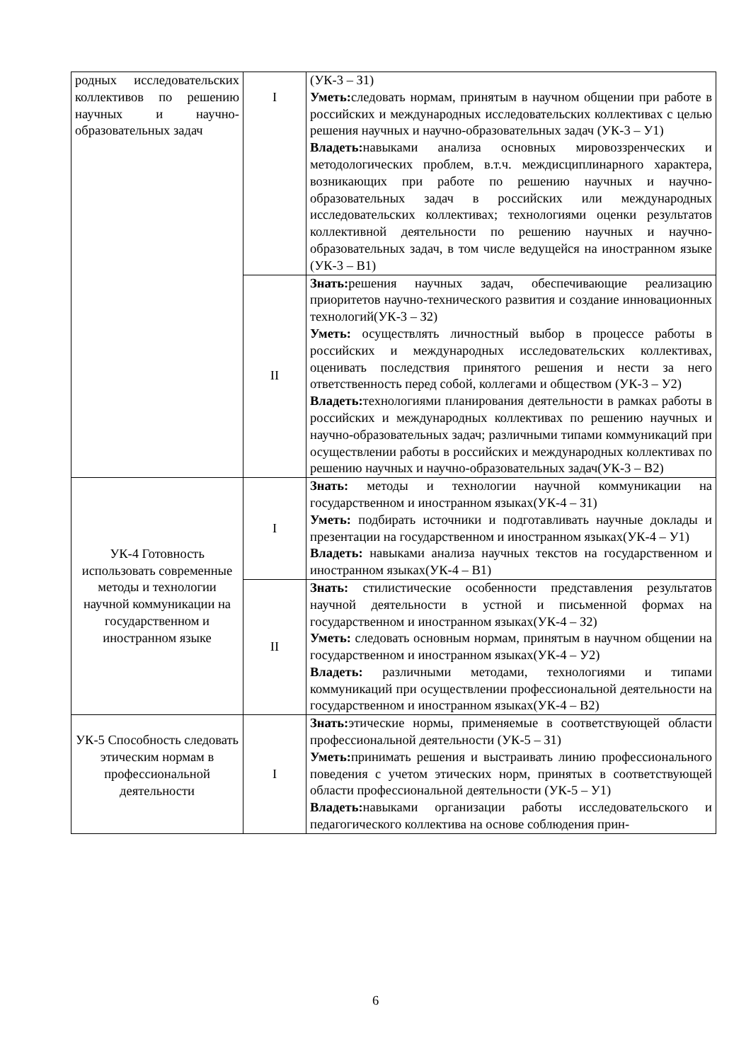| родных исследовательских коллективов по решению научных и научно-образовательных задач | I | (УК-3 – З1) Уметь: следовать нормам, принятым в научном общении при работе в российских и международных исследовательских коллективах с целью решения научных и научно-образовательных задач (УК-3 – У1) Владеть: навыками анализа основных мировоззренческих и методологических проблем, в.т.ч. междисциплинарного характера, возникающих при работе по решению научных и научно-образовательных задач в российских или международных исследовательских коллективах; технологиями оценки результатов коллективной деятельности по решению научных и научно-образовательных задач, в том числе ведущейся на иностранном языке (УК-3 – В1) |
| | II | Знать: решения научных задач, обеспечивающие реализацию приоритетов научно-технического развития и создание инновационных технологий(УК-3 – З2) Уметь: осуществлять личностный выбор в процессе работы в российских и международных исследовательских коллективах, оценивать последствия принятого решения и нести за него ответственность перед собой, коллегами и обществом (УК-3 – У2) Владеть: технологиями планирования деятельности в рамках работы в российских и международных коллективах по решению научных и научно-образовательных задач; различными типами коммуникаций при осуществлении работы в российских и международных коллективах по решению научных и научно-образовательных задач(УК-3 – В2) |
| УК-4 Готовность использовать современные методы и технологии научной коммуникации на государственном и иностранном языке | I | Знать: методы и технологии научной коммуникации на государственном и иностранном языках(УК-4 – З1) Уметь: подбирать источники и подготавливать научные доклады и презентации на государственном и иностранном языках(УК-4 – У1) Владеть: навыками анализа научных текстов на государственном и иностранном языках(УК-4 – В1) |
| | II | Знать: стилистические особенности представления результатов научной деятельности в устной и письменной формах на государственном и иностранном языках(УК-4 – З2) Уметь: следовать основным нормам, принятым в научном общении на государственном и иностранном языках(УК-4 – У2) Владеть: различными методами, технологиями и типами коммуникаций при осуществлении профессиональной деятельности на государственном и иностранном языках(УК-4 – В2) |
| УК-5 Способность следовать этическим нормам в профессиональной деятельности | I | Знать: этические нормы, применяемые в соответствующей области профессиональной деятельности (УК-5 – З1) Уметь: принимать решения и выстраивать линию профессионального поведения с учетом этических норм, принятых в соответствующей области профессиональной деятельности (УК-5 – У1) Владеть: навыками организации работы исследовательского и педагогического коллектива на основе соблюдения прин- |
6